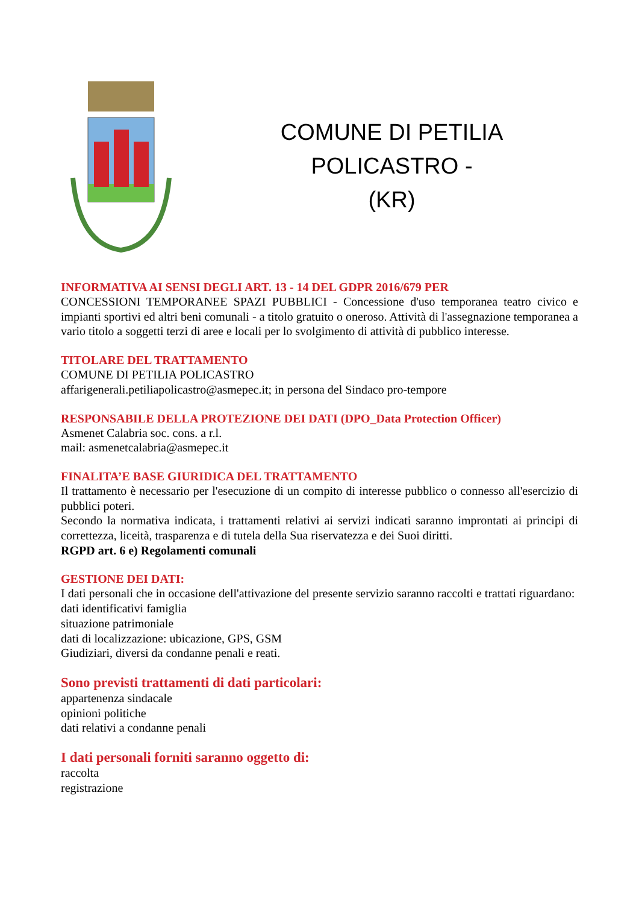COMUNE DI PETILIA POLICASTRO -
(KR)
INFORMATIVA AI SENSI DEGLI ART. 13 - 14 DEL GDPR 2016/679 PER
CONCESSIONI TEMPORANEE SPAZI PUBBLICI - Concessione d'uso temporanea teatro civico e impianti sportivi ed altri beni comunali - a titolo gratuito o oneroso. Attività di l'assegnazione temporanea a vario titolo a soggetti terzi di aree e locali per lo svolgimento di attività di pubblico interesse.
TITOLARE DEL TRATTAMENTO
COMUNE DI PETILIA POLICASTRO
affarigenerali.petiliapolicastro@asmepec.it; in persona del Sindaco pro-tempore
RESPONSABILE DELLA PROTEZIONE DEI DATI (DPO_Data Protection Officer)
Asmenet Calabria soc. cons. a r.l.
mail: asmenetcalabria@asmepec.it
FINALITA’E BASE GIURIDICA DEL TRATTAMENTO
Il trattamento è necessario per l'esecuzione di un compito di interesse pubblico o connesso all'esercizio di pubblici poteri.
Secondo la normativa indicata, i trattamenti relativi ai servizi indicati saranno improntati ai principi di correttezza, liceità, trasparenza e di tutela della Sua riservatezza e dei Suoi diritti.
RGPD art. 6 e) Regolamenti comunali
GESTIONE DEI DATI:
I dati personali che in occasione dell'attivazione del presente servizio saranno raccolti e trattati riguardano:
dati identificativi famiglia
situazione patrimoniale
dati di localizzazione: ubicazione, GPS, GSM
Giudiziari, diversi da condanne penali e reati.
Sono previsti trattamenti di dati particolari:
appartenenza sindacale
opinioni politiche
dati relativi a condanne penali
I dati personali forniti saranno oggetto di:
raccolta
registrazione